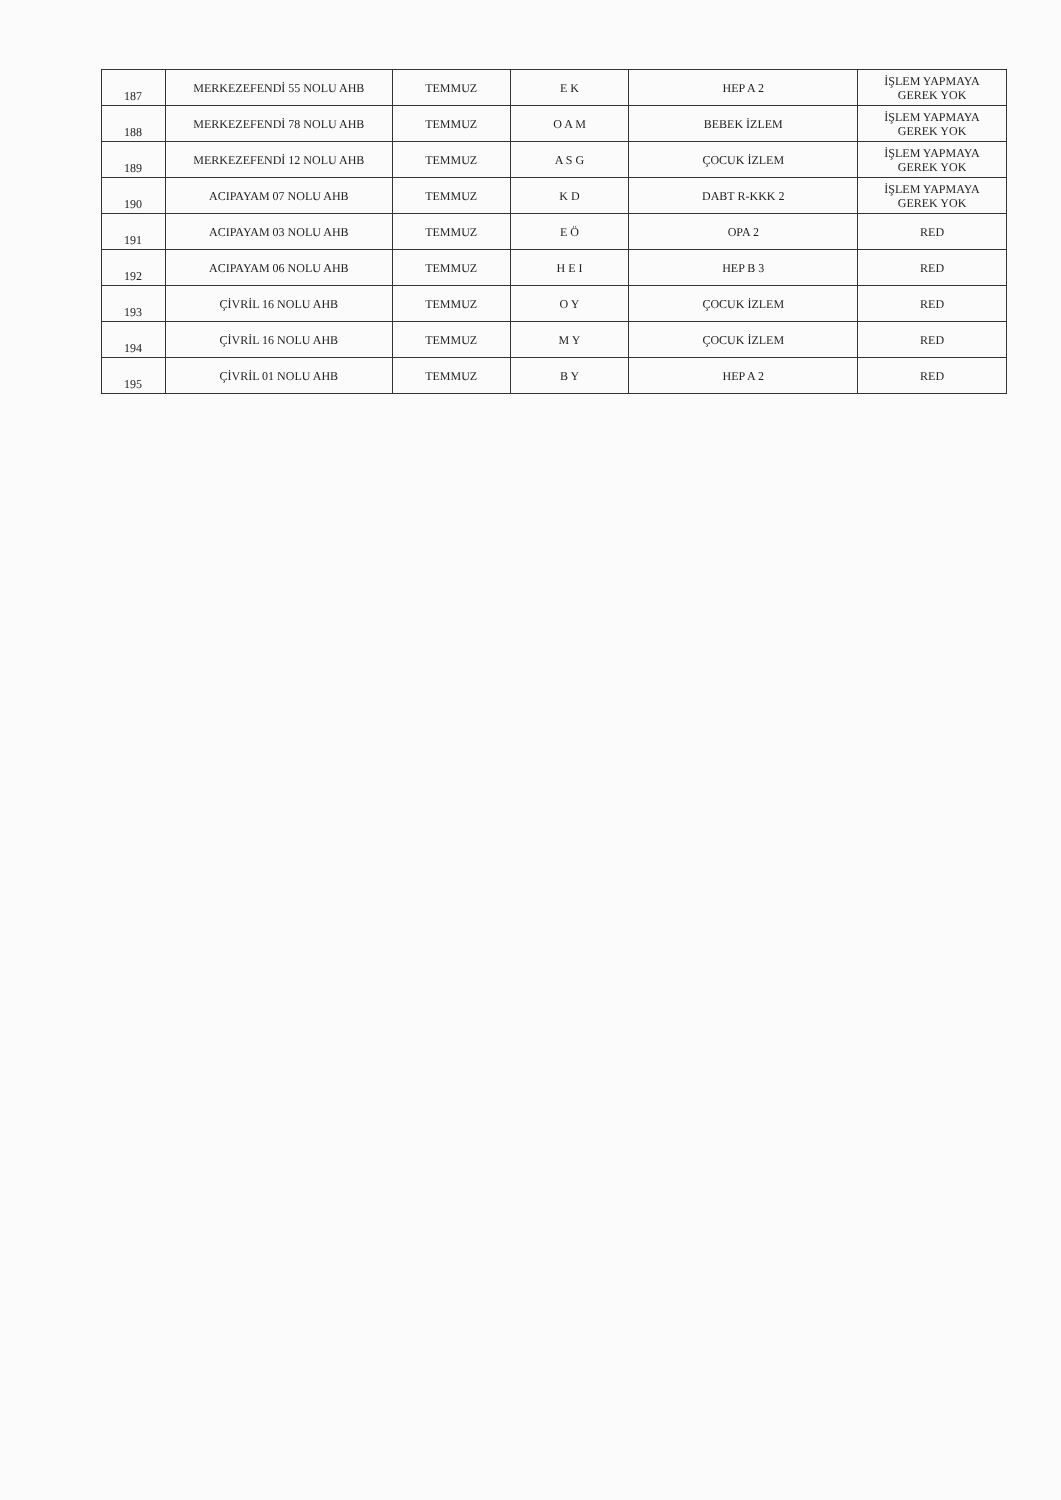| 187 | MERKEZEFENDİ 55 NOLU AHB | TEMMUZ | E K | HEP A 2 | İŞLEM YAPMAYA GEREK YOK |
| 188 | MERKEZEFENDİ 78 NOLU AHB | TEMMUZ | O A M | BEBEK İZLEM | İŞLEM YAPMAYA GEREK YOK |
| 189 | MERKEZEFENDİ 12 NOLU AHB | TEMMUZ | A S G | ÇOCUK İZLEM | İŞLEM YAPMAYA GEREK YOK |
| 190 | ACIPAYAM 07 NOLU AHB | TEMMUZ | K D | DABT R-KKK 2 | İŞLEM YAPMAYA GEREK YOK |
| 191 | ACIPAYAM 03 NOLU AHB | TEMMUZ | E Ö | OPA 2 | RED |
| 192 | ACIPAYAM 06 NOLU AHB | TEMMUZ | H E I | HEP B 3 | RED |
| 193 | ÇİVRİL 16 NOLU AHB | TEMMUZ | O Y | ÇOCUK İZLEM | RED |
| 194 | ÇİVRİL 16 NOLU AHB | TEMMUZ | M Y | ÇOCUK İZLEM | RED |
| 195 | ÇİVRİL 01 NOLU AHB | TEMMUZ | B Y | HEP A 2 | RED |